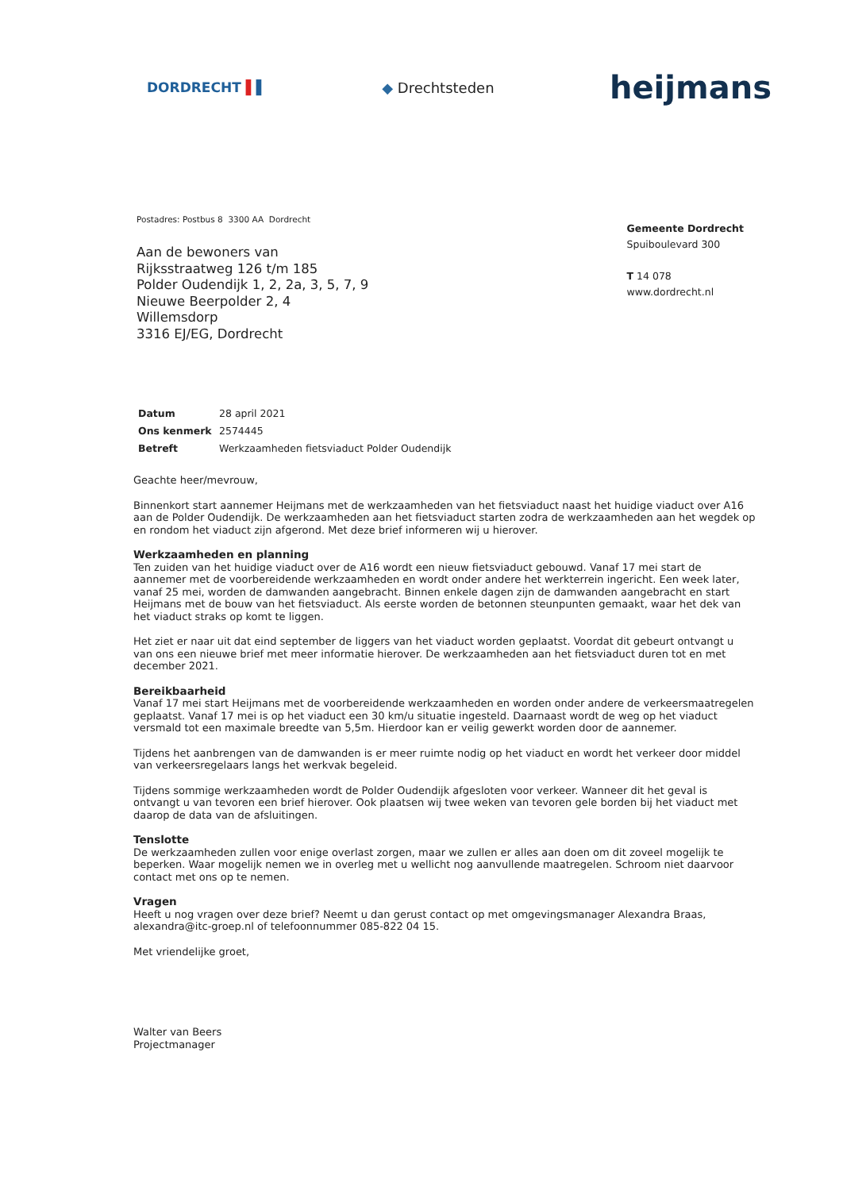DORDRECHT ▌▌ ◆ Drechtsteden heijmans
Postadres: Postbus 8 3300 AA Dordrecht
Aan de bewoners van
Rijksstraatweg 126 t/m 185
Polder Oudendijk 1, 2, 2a, 3, 5, 7, 9
Nieuwe Beerpolder 2, 4
Willemsdorp
3316 EJ/EG, Dordrecht
Gemeente Dordrecht
Spuiboulevard 300
T 14 078
www.dordrecht.nl
| Datum | 28 april 2021 |
| Ons kenmerk | 2574445 |
| Betreft | Werkzaamheden fietsviaduct Polder Oudendijk |
Geachte heer/mevrouw,
Binnenkort start aannemer Heijmans met de werkzaamheden van het fietsviaduct naast het huidige viaduct over A16 aan de Polder Oudendijk. De werkzaamheden aan het fietsviaduct starten zodra de werkzaamheden aan het wegdek op en rondom het viaduct zijn afgerond. Met deze brief informeren wij u hierover.
Werkzaamheden en planning
Ten zuiden van het huidige viaduct over de A16 wordt een nieuw fietsviaduct gebouwd. Vanaf 17 mei start de aannemer met de voorbereidende werkzaamheden en wordt onder andere het werkterrein ingericht. Een week later, vanaf 25 mei, worden de damwanden aangebracht. Binnen enkele dagen zijn de damwanden aangebracht en start Heijmans met de bouw van het fietsviaduct. Als eerste worden de betonnen steunpunten gemaakt, waar het dek van het viaduct straks op komt te liggen.
Het ziet er naar uit dat eind september de liggers van het viaduct worden geplaatst. Voordat dit gebeurt ontvangt u van ons een nieuwe brief met meer informatie hierover. De werkzaamheden aan het fietsviaduct duren tot en met december 2021.
Bereikbaarheid
Vanaf 17 mei start Heijmans met de voorbereidende werkzaamheden en worden onder andere de verkeersmaatregelen geplaatst. Vanaf 17 mei is op het viaduct een 30 km/u situatie ingesteld. Daarnaast wordt de weg op het viaduct versmald tot een maximale breedte van 5,5m. Hierdoor kan er veilig gewerkt worden door de aannemer.
Tijdens het aanbrengen van de damwanden is er meer ruimte nodig op het viaduct en wordt het verkeer door middel van verkeersregelaars langs het werkvak begeleid.
Tijdens sommige werkzaamheden wordt de Polder Oudendijk afgesloten voor verkeer. Wanneer dit het geval is ontvangt u van tevoren een brief hierover. Ook plaatsen wij twee weken van tevoren gele borden bij het viaduct met daarop de data van de afsluitingen.
Tenslotte
De werkzaamheden zullen voor enige overlast zorgen, maar we zullen er alles aan doen om dit zoveel mogelijk te beperken. Waar mogelijk nemen we in overleg met u wellicht nog aanvullende maatregelen. Schroom niet daarvoor contact met ons op te nemen.
Vragen
Heeft u nog vragen over deze brief? Neemt u dan gerust contact op met omgevingsmanager Alexandra Braas, alexandra@itc-groep.nl of telefoonnummer 085-822 04 15.
Met vriendelijke groet,
Walter van Beers
Projectmanager